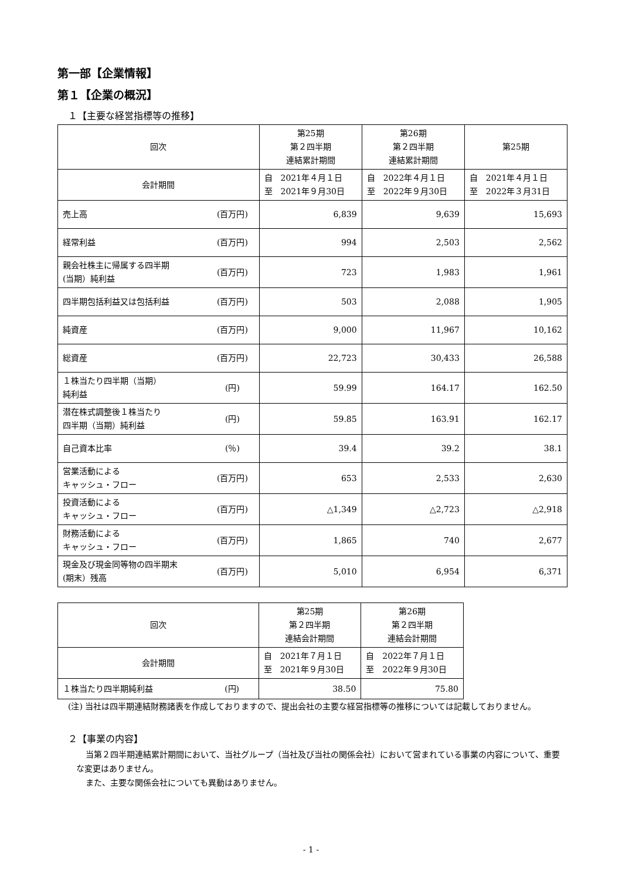第一部【企業情報】
第１【企業の概況】
１【主要な経営指標等の推移】
| 回次 | | 第25期 第２四半期 連結累計期間 | 第26期 第２四半期 連結累計期間 | 第25期 |
| 会計期間 | | 自 2021年４月１日 至 2021年９月30日 | 自 2022年４月１日 至 2022年９月30日 | 自 2021年４月１日 至 2022年３月31日 |
| 売上高 | (百万円) | 6,839 | 9,639 | 15,693 |
| 経常利益 | (百万円) | 994 | 2,503 | 2,562 |
| 親会社株主に帰属する四半期 (当期）純利益 | (百万円) | 723 | 1,983 | 1,961 |
| 四半期包括利益又は包括利益 | (百万円) | 503 | 2,088 | 1,905 |
| 純資産 | (百万円) | 9,000 | 11,967 | 10,162 |
| 総資産 | (百万円) | 22,723 | 30,433 | 26,588 |
| １株当たり四半期（当期） 純利益 | (円) | 59.99 | 164.17 | 162.50 |
| 潜在株式調整後１株当たり 四半期（当期）純利益 | (円) | 59.85 | 163.91 | 162.17 |
| 自己資本比率 | (％) | 39.4 | 39.2 | 38.1 |
| 営業活動による キャッシュ・フロー | (百万円) | 653 | 2,533 | 2,630 |
| 投資活動による キャッシュ・フロー | (百万円) | △1,349 | △2,723 | △2,918 |
| 財務活動による キャッシュ・フロー | (百万円) | 1,865 | 740 | 2,677 |
| 現金及び現金同等物の四半期末 (期末）残高 | (百万円) | 5,010 | 6,954 | 6,371 |
| 回次 | | 第25期 第２四半期 連結会計期間 | 第26期 第２四半期 連結会計期間 |
| 会計期間 | | 自 2021年７月１日 至 2021年９月30日 | 自 2022年７月１日 至 2022年９月30日 |
| １株当たり四半期純利益 | (円) | 38.50 | 75.80 |
(注) 当社は四半期連結財務諸表を作成しておりますので、提出会社の主要な経営指標等の推移については記載しておりません。
２【事業の内容】
当第２四半期連結累計期間において、当社グループ（当社及び当社の関係会社）において営まれている事業の内容について、重要な変更はありません。
また、主要な関係会社についても異動はありません。
- 1 -